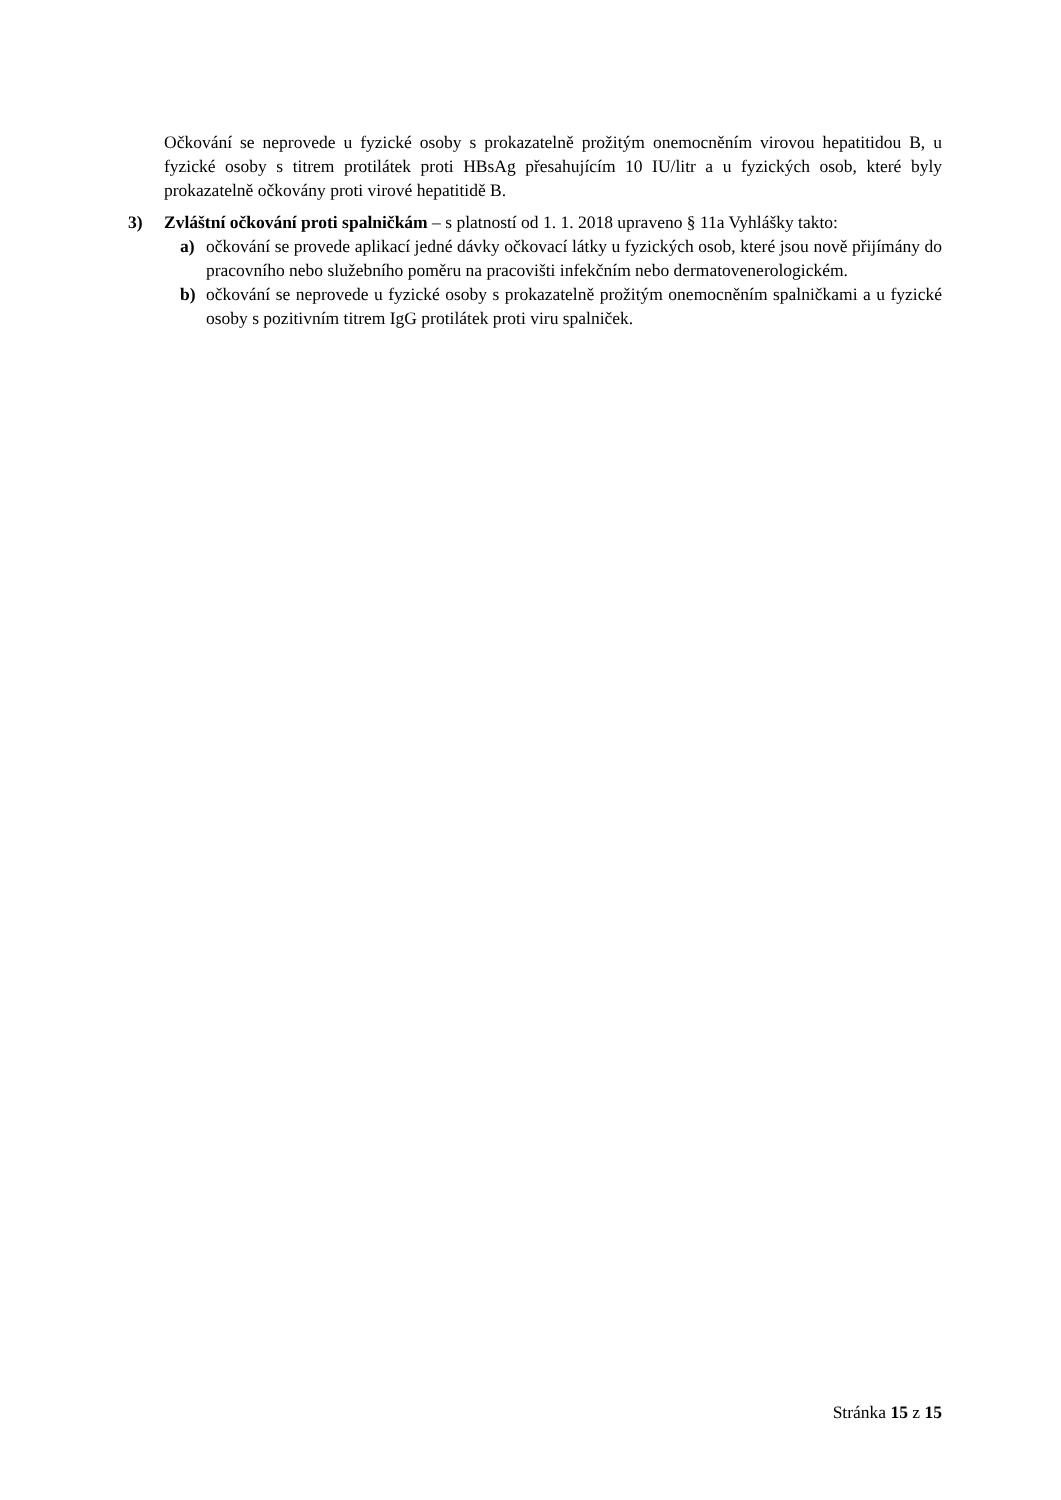Očkování se neprovede u fyzické osoby s prokazatelně prožitým onemocněním virovou hepatitidou B, u fyzické osoby s titrem protilátek proti HBsAg přesahujícím 10 IU/litr a u fyzických osob, které byly prokazatelně očkovány proti virové hepatitidě B.
3) Zvláštní očkování proti spalničkám – s platností od 1. 1. 2018 upraveno § 11a Vyhlášky takto:
a) očkování se provede aplikací jedné dávky očkovací látky u fyzických osob, které jsou nově přijímány do pracovního nebo služebního poměru na pracovišti infekčním nebo dermatovenerologickém.
b) očkování se neprovede u fyzické osoby s prokazatelně prožitým onemocněním spalničkami a u fyzické osoby s pozitivním titrem IgG protilátek proti viru spalniček.
Stránka 15 z 15